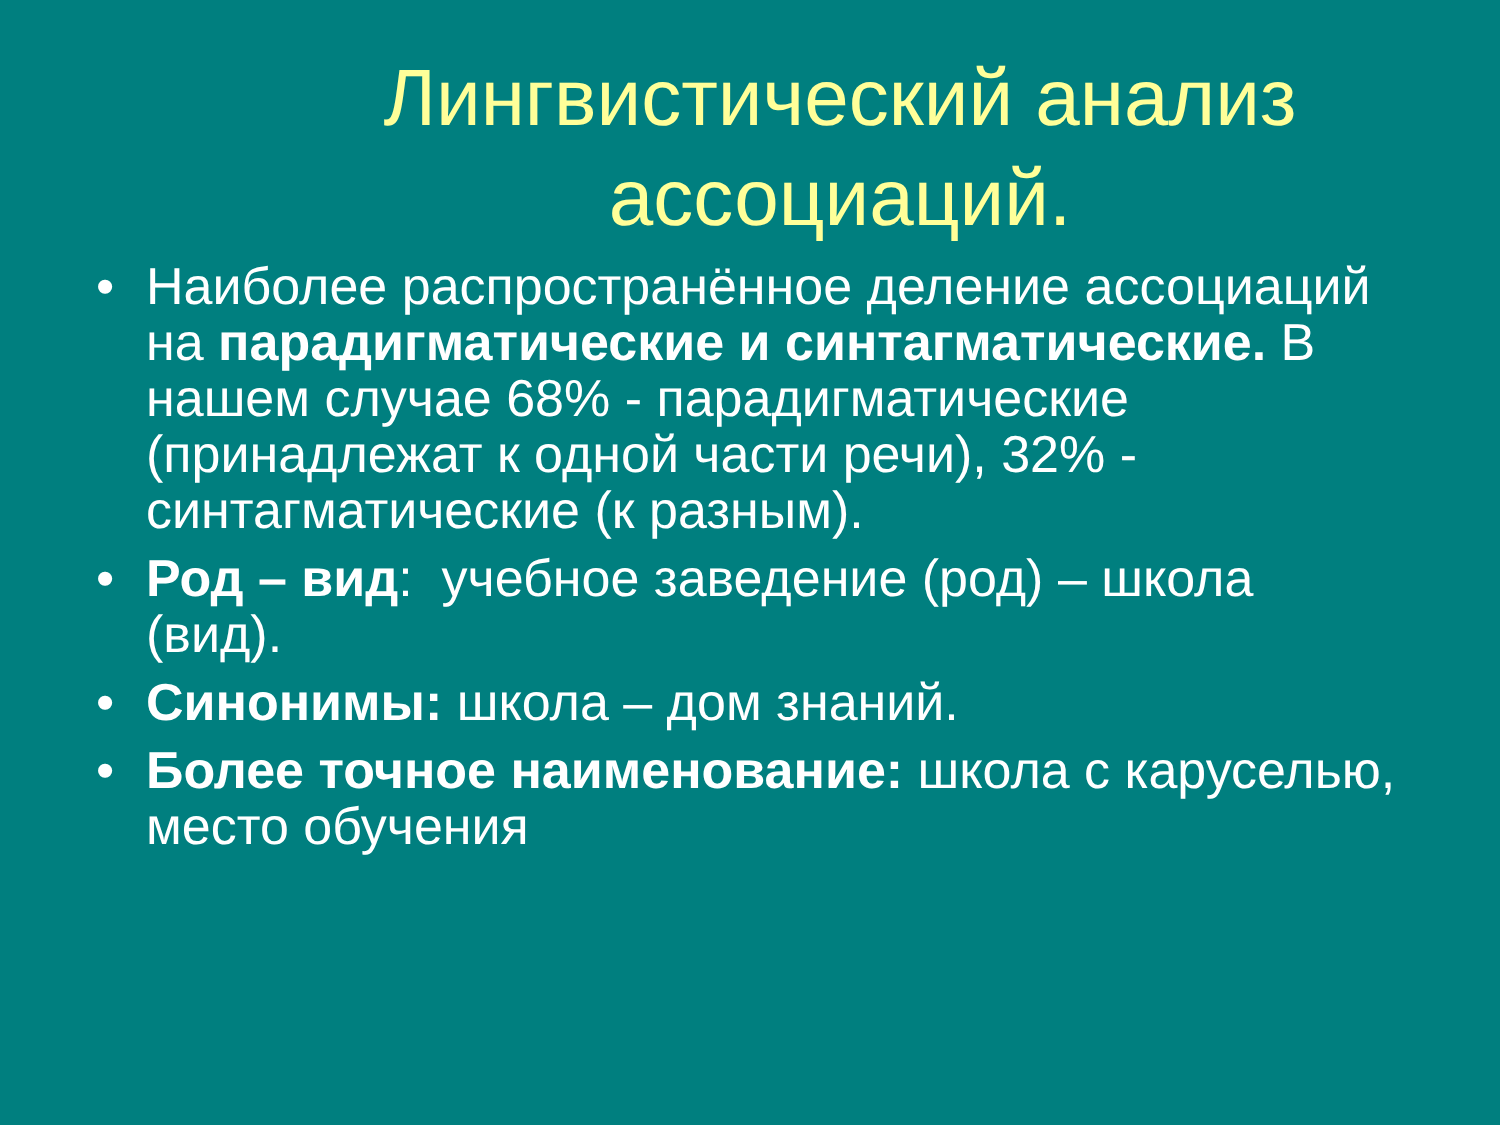Лингвистический анализ ассоциаций.
• Наиболее распространённое деление ассоциаций на парадигматические и синтагматические. В нашем случае 68% - парадигматические (принадлежат к одной части речи), 32% - синтагматические (к разным).
• Род – вид: учебное заведение (род) – школа (вид).
• Синонимы: школа – дом знаний.
• Более точное наименование: школа с каруселью, место обучения